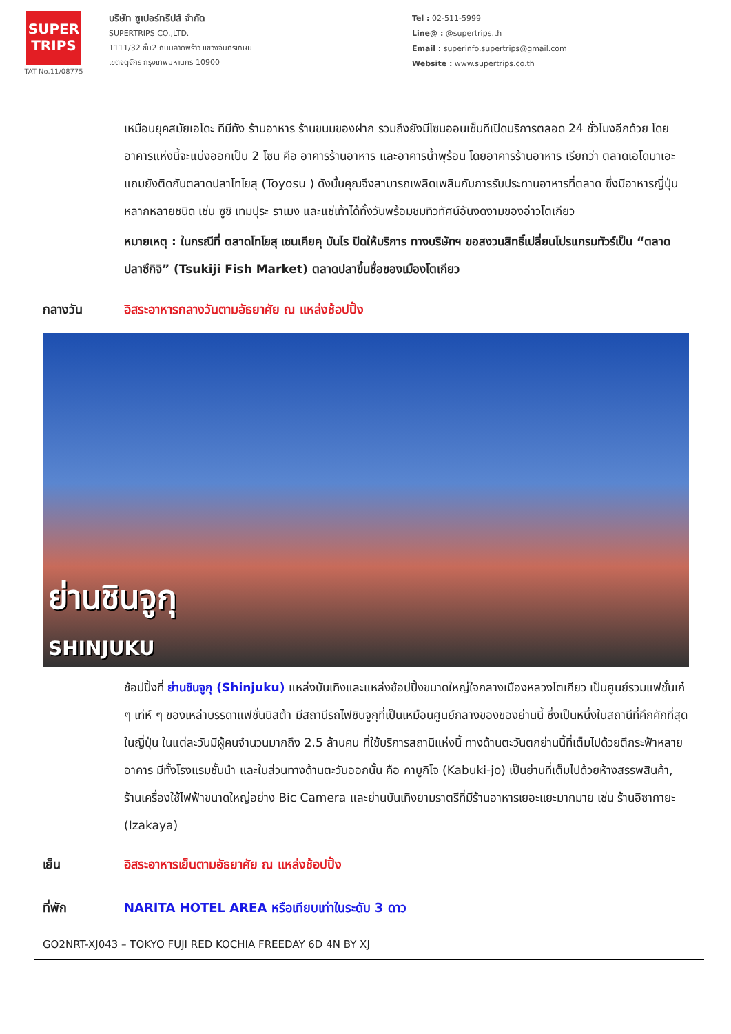SUPER
TRIPS
TAT No.11/08775
บริษัท ซูเปอร์ทริปส์ จำกัด
SUPERTRIPS CO.,LTD.
1111/32 ชั้น2 ถนนลาดพร้าว แขวงจันทรเกษม
เขตจตุจักร กรุงเทพมหานคร 10900
Tel : 02-511-5999
Line@ : @supertrips.th
Email : superinfo.supertrips@gmail.com
Website : www.supertrips.co.th
เหมือนยุคสมัยเอโดะ ทีมีทัง ร้านอาหาร ร้านขนมของฝาก รวมถึงยังมีโซนออนเซ็นทีเปิดบริการตลอด 24 ชั่วโมงอีกด้วย โดยอาคารแห่งนี้จะแบ่งออกเป็น 2 โซน คือ อาคารร้านอาหาร และอาคารน้ำพุร้อน โดยอาคารร้านอาหาร เรียกว่า ตลาดเอโดมาเอะ แถมยังติดกับตลาดปลาโทโยสุ (Toyosu ) ดังนั้นคุณจึงสามารถเพลิดเพลินกับการรับประทานอาหารที่ตลาด ซึ่งมีอาหารญี่ปุ่นหลากหลายชนิด เช่น ซูชิ เทมปุระ ราเมง และแช่เท้าได้ทั้งวันพร้อมชมทิวทัศน์อันงดงามของอ่าวโตเกียว
หมายเหตุ : ในกรณีที่ ตลาดโทโยสุ เซนเคียคุ บันไร ปิดให้บริการ ทางบริษัทฯ ขอสงวนสิทธิ์เปลี่ยนโปรแกรมทัวร์เป็น “ตลาดปลาซึกิจิ” (Tsukiji Fish Market) ตลาดปลาขึ้นชื่อของเมืองโตเกียว
กลางวัน อิสระอาหารกลางวันตามอัธยาศัย ณ แหล่งช้อปปิ้ง
ย่านชินจูกุ
SHINJUKU
ช้อปปิ้งที่ ย่านชินจูกุ (Shinjuku) แหล่งบันเทิงและแหล่งช้อปปิ้งขนาดใหญ่ใจกลางเมืองหลวงโตเกียว เป็นศูนย์รวมแฟชั่นเก๋ ๆ เท่ห์ ๆ ของเหล่าบรรดาแฟชั่นนิสต้า มีสถานีรถไฟชินจูกุที่เป็นเหมือนศูนย์กลางของของย่านนี้ ซึ่งเป็นหนึ่งในสถานีที่คึกคักที่สุดในญี่ปุ่น ในแต่ละวันมีผู้คนจำนวนมากถึง 2.5 ล้านคน ที่ใช้บริการสถานีแห่งนี้ ทางด้านตะวันตกย่านนี้ที่เต็มไปด้วยตึกระฟ้าหลายอาคาร มีทั้งโรงแรมชั้นนำ และในส่วนทางด้านตะวันออกนั้น คือ คาบูกิโจ (Kabuki-jo) เป็นย่านที่เต็มไปด้วยห้างสรรพสินค้า, ร้านเครื่องใช้ไฟฟ้าขนาดใหญ่อย่าง Bic Camera และย่านบันเทิงยามราตรีที่มีร้านอาหารเยอะแยะมากมาย เช่น ร้านอิซากายะ (Izakaya)
เย็น อิสระอาหารเย็นตามอัธยาศัย ณ แหล่งช้อปปิ้ง
ที่พัก NARITA HOTEL AREA หรือเทียบเท่าในระดับ 3 ดาว
GO2NRT-XJ043 – TOKYO FUJI RED KOCHIA FREEDAY 6D 4N BY XJ